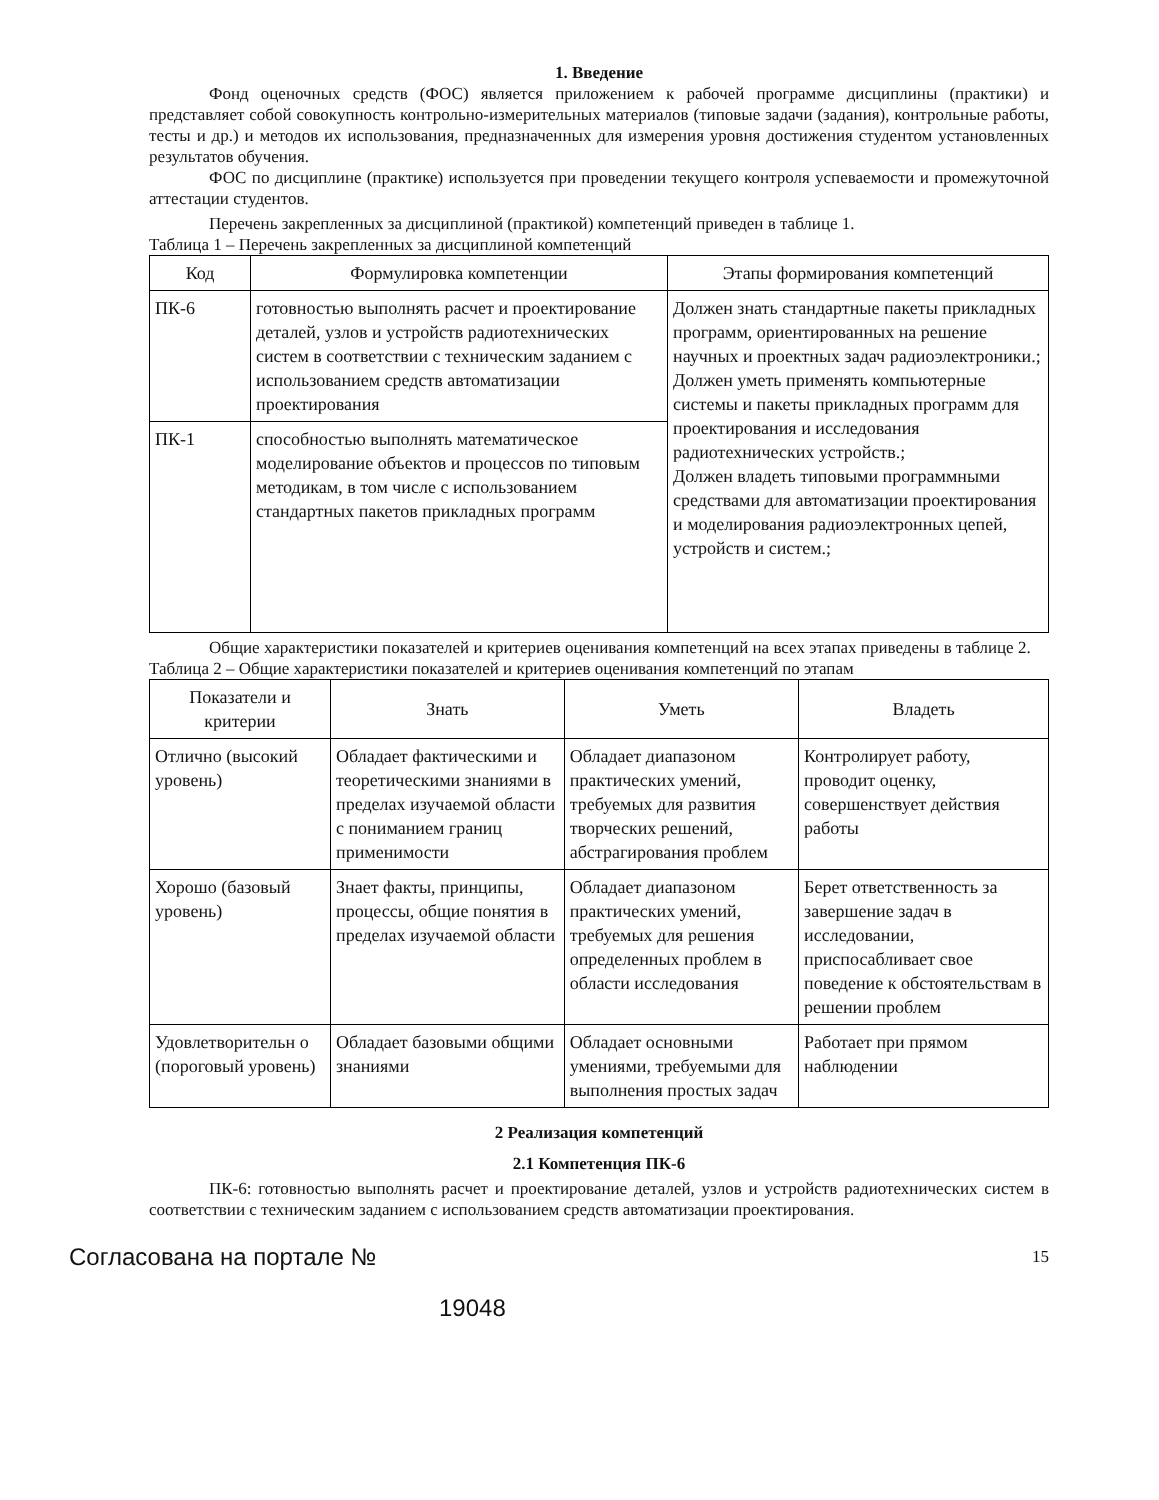1. Введение
Фонд оценочных средств (ФОС) является приложением к рабочей программе дисциплины (практики) и представляет собой совокупность контрольно-измерительных материалов (типовые задачи (задания), контрольные работы, тесты и др.) и методов их использования, предназначенных для измерения уровня достижения студентом установленных результатов обучения.
ФОС по дисциплине (практике) используется при проведении текущего контроля успеваемости и промежуточной аттестации студентов.
Перечень закрепленных за дисциплиной (практикой) компетенций приведен в таблице 1.
Таблица 1 – Перечень закрепленных за дисциплиной компетенций
| Код | Формулировка компетенции | Этапы формирования компетенций |
| --- | --- | --- |
| ПК-6 | готовностью выполнять расчет и проектирование деталей, узлов и устройств радиотехнических систем в соответствии с техническим заданием с использованием средств автоматизации проектирования | Должен знать стандартные пакеты прикладных программ, ориентированных на решение научных и проектных задач радиоэлектроники.; Должен уметь применять компьютерные системы и пакеты прикладных программ для проектирования и исследования радиотехнических устройств.; Должен владеть типовыми программными средствами для автоматизации проектирования и моделирования радиоэлектронных цепей, устройств и систем.; |
| ПК-1 | способностью выполнять математическое моделирование объектов и процессов по типовым методикам, в том числе с использованием стандартных пакетов прикладных программ | |
Общие характеристики показателей и критериев оценивания компетенций на всех этапах приведены в таблице 2.
Таблица 2 – Общие характеристики показателей и критериев оценивания компетенций по этапам
| Показатели и критерии | Знать | Уметь | Владеть |
| --- | --- | --- | --- |
| Отлично (высокий уровень) | Обладает фактическими и теоретическими знаниями в пределах изучаемой области с пониманием границ применимости | Обладает диапазоном практических умений, требуемых для развития творческих решений, абстрагирования проблем | Контролирует работу, проводит оценку, совершенствует действия работы |
| Хорошо (базовый уровень) | Знает факты, принципы, процессы, общие понятия в пределах изучаемой области | Обладает диапазоном практических умений, требуемых для решения определенных проблем в области исследования | Берет ответственность за завершение задач в исследовании, приспосабливает свое поведение к обстоятельствам в решении проблем |
| Удовлетворительн о (пороговый уровень) | Обладает базовыми общими знаниями | Обладает основными умениями, требуемыми для выполнения простых задач | Работает при прямом наблюдении |
2 Реализация компетенций
2.1 Компетенция ПК-6
ПК-6: готовностью выполнять расчет и проектирование деталей, узлов и устройств радиотехнических систем в соответствии с техническим заданием с использованием средств автоматизации проектирования.
Согласована на портале № 15
19048